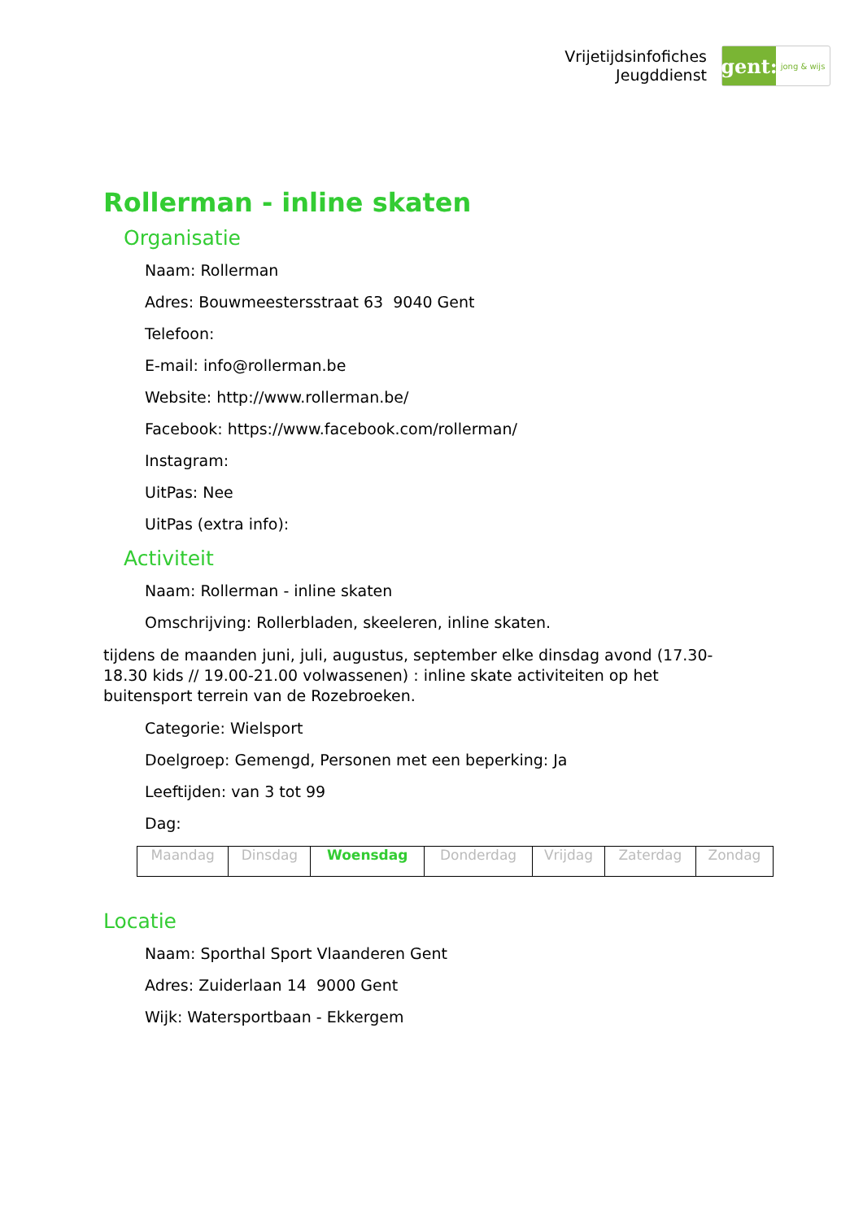Vrijetijdsinfofiches
Jeugddienst
gent:
jong & wijs
Rollerman - inline skaten
Organisatie
Naam: Rollerman
Adres: Bouwmeestersstraat 63 9040 Gent
Telefoon:
E-mail: info@rollerman.be
Website: http://www.rollerman.be/
Facebook: https://www.facebook.com/rollerman/
Instagram:
UitPas: Nee
UitPas (extra info):
Activiteit
Naam: Rollerman - inline skaten
Omschrijving: Rollerbladen, skeeleren, inline skaten.
tijdens de maanden juni, juli, augustus, september elke dinsdag avond (17.30-18.30 kids // 19.00-21.00 volwassenen) : inline skate activiteiten op het buitensport terrein van de Rozebroeken.
Categorie: Wielsport
Doelgroep: Gemengd, Personen met een beperking: Ja
Leeftijden: van 3 tot 99
Dag:
| Maandag | Dinsdag | Woensdag | Donderdag | Vrijdag | Zaterdag | Zondag |
Locatie
Naam: Sporthal Sport Vlaanderen Gent
Adres: Zuiderlaan 14 9000 Gent
Wijk: Watersportbaan - Ekkergem